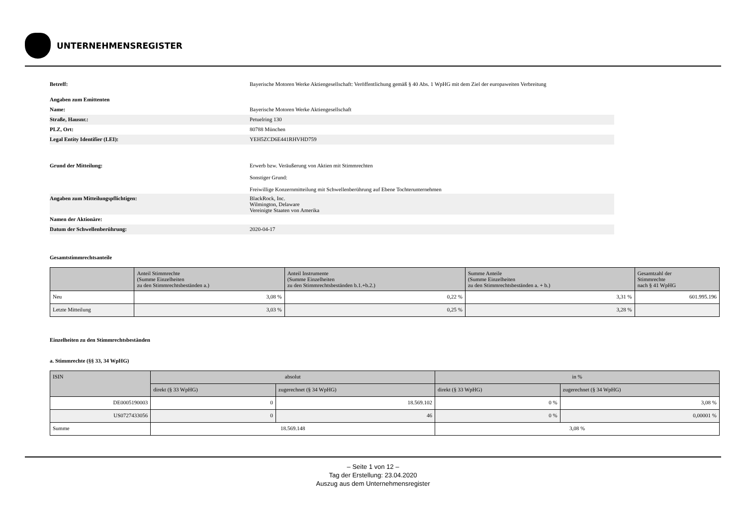UNTERNEHMENSREGISTER
| Betreff: | Bayerische Motoren Werke Aktiengesellschaft: Veröffentlichung gemäß § 40 Abs. 1 WpHG mit dem Ziel der europaweiten Verbreitung |
| Angaben zum Emittenten | |
| Name: | Bayerische Motoren Werke Aktiengesellschaft |
| Straße, Hausnr.: | Petuelring 130 |
| PLZ, Ort: | 80788 München |
| Legal Entity Identifier (LEI): | YEH5ZCD6E441RHVHD759 |
| Grund der Mitteilung: | Erwerb bzw. Veräußerung von Aktien mit Stimmrechten Sonstiger Grund: Freiwillige Konzernmitteilung mit Schwellenberührung auf Ebene Tochterunternehmen |
| Angaben zum Mitteilungspflichtigen: | BlackRock, Inc. Wilmington, Delaware Vereinigte Staaten von Amerika |
| Namen der Aktionäre: | |
| Datum der Schwellenberührung: | 2020-04-17 |
Gesamtstimmrechtsanteile
| | Anteil Stimmrechte (Summe Einzelheiten zu den Stimmrechtsbeständen a.) | Anteil Instrumente (Summe Einzelheiten zu den Stimmrechtsbeständen b.1.+b.2.) | Summe Anteile (Summe Einzelheiten zu den Stimmrechtsbeständen a. + b.) | Gesamtzahl der Stimmrechte nach § 41 WpHG |
| --- | --- | --- | --- | --- |
| Neu | 3,08 % | 0,22 % | 3,31 % | 601.995.196 |
| Letzte Mitteilung | 3,03 % | 0,25 % | 3,28 % | |
Einzelheiten zu den Stimmrechtsbeständen
a. Stimmrechte (§§ 33, 34 WpHG)
| ISIN | absolut | | in % | |
| --- | --- | --- | --- | --- |
| | direkt (§ 33 WpHG) | zugerechnet (§ 34 WpHG) | direkt (§ 33 WpHG) | zugerechnet (§ 34 WpHG) |
| DE0005190003 | 0 | 18.569.102 | 0 % | 3,08 % |
| US0727433056 | 0 | 46 | 0 % | 0,00001 % |
| Summe | 18.569.148 | | 3,08 % | |
– Seite 1 von 12 –
Tag der Erstellung: 23.04.2020
Auszug aus dem Unternehmensregister